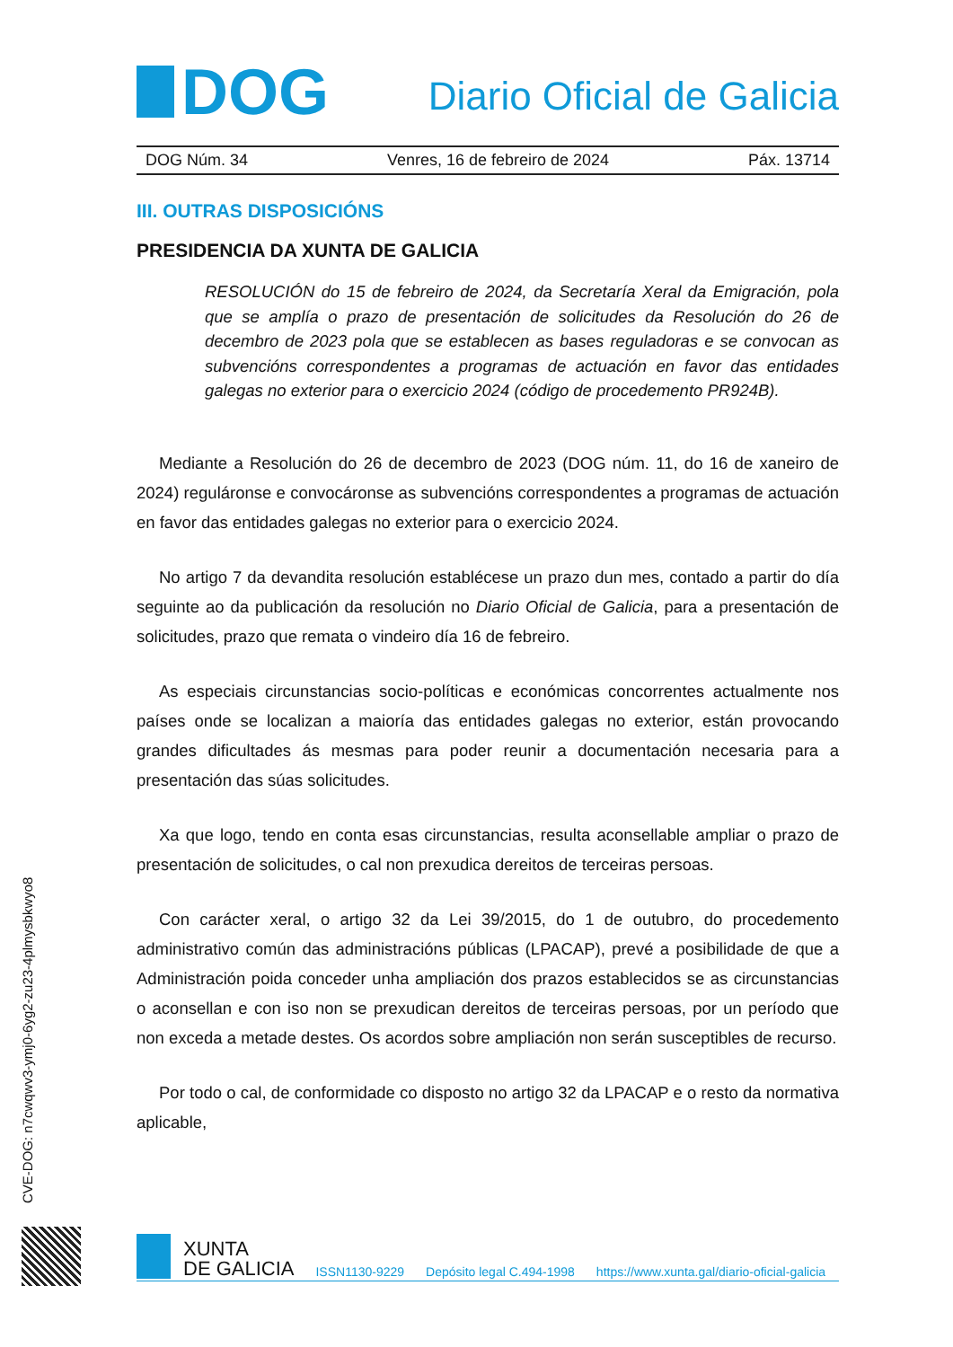DOG
Diario Oficial de Galicia
DOG Núm. 34 Venres, 16 de febreiro de 2024 Páx. 13714
III. OUTRAS DISPOSICIÓNS
PRESIDENCIA DA XUNTA DE GALICIA
RESOLUCIÓN do 15 de febreiro de 2024, da Secretaría Xeral da Emigración, pola que se amplía o prazo de presentación de solicitudes da Resolución do 26 de decembro de 2023 pola que se establecen as bases reguladoras e se convocan as subvencións correspondentes a programas de actuación en favor das entidades galegas no exterior para o exercicio 2024 (código de procedemento PR924B).
Mediante a Resolución do 26 de decembro de 2023 (DOG núm. 11, do 16 de xaneiro de 2024) reguláronse e convocáronse as subvencións correspondentes a programas de actuación en favor das entidades galegas no exterior para o exercicio 2024.
No artigo 7 da devandita resolución establécese un prazo dun mes, contado a partir do día seguinte ao da publicación da resolución no Diario Oficial de Galicia, para a presentación de solicitudes, prazo que remata o vindeiro día 16 de febreiro.
As especiais circunstancias socio-políticas e económicas concorrentes actualmente nos países onde se localizan a maioría das entidades galegas no exterior, están provocando grandes dificultades ás mesmas para poder reunir a documentación necesaria para a presentación das súas solicitudes.
Xa que logo, tendo en conta esas circunstancias, resulta aconsellable ampliar o prazo de presentación de solicitudes, o cal non prexudica dereitos de terceiras persoas.
Con carácter xeral, o artigo 32 da Lei 39/2015, do 1 de outubro, do procedemento administrativo común das administracións públicas (LPACAP), prevé a posibilidade de que a Administración poida conceder unha ampliación dos prazos establecidos se as circunstancias o aconsellan e con iso non se prexudican dereitos de terceiras persoas, por un período que non exceda a metade destes. Os acordos sobre ampliación non serán susceptibles de recurso.
Por todo o cal, de conformidade co disposto no artigo 32 da LPACAP e o resto da normativa aplicable,
CVE-DOG: n7cwqwv3-ymj0-6yg2-zu23-4plmysbkwyo8
XUNTA
DE GALICIA
ISSN1130-9229 Depósito legal C.494-1998 https://www.xunta.gal/diario-oficial-galicia